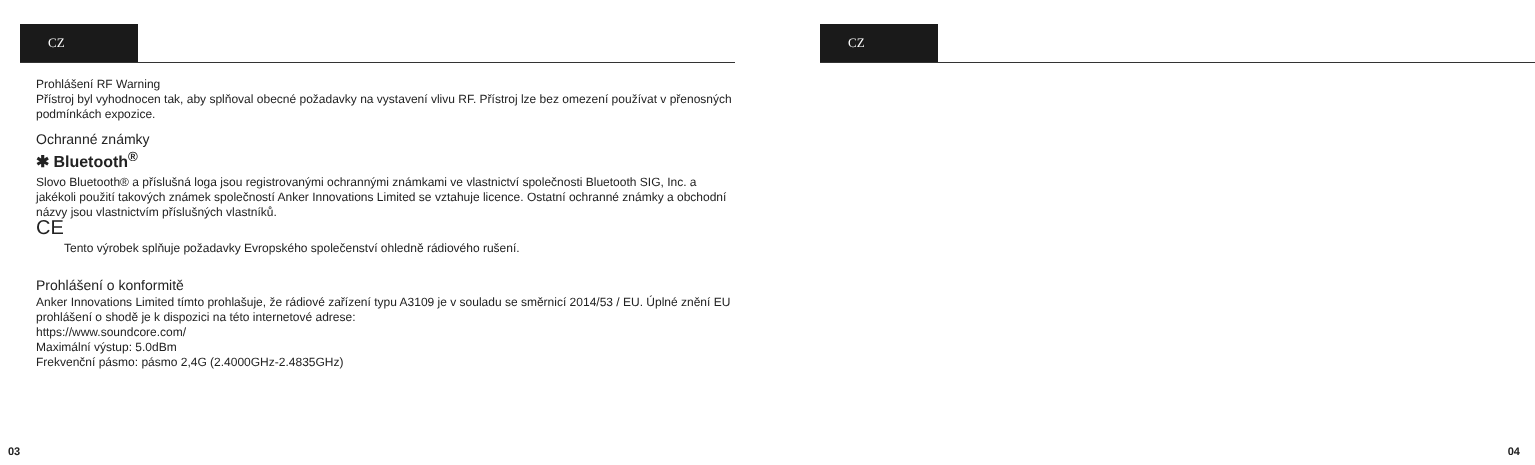CZ
Prohlášení RF Warning
Přístroj byl vyhodnocen tak, aby splňoval obecné požadavky na vystavení vlivu RF. Přístroj lze bez omezení používat v přenosných podmínkách expozice.
Ochranné známky
✱ Bluetooth<sup>®</sup>
Slovo Bluetooth® a příslušná loga jsou registrovanými ochrannými známkami ve vlastnictví společnosti Bluetooth SIG, Inc. a jakékoli použití takových známek společností Anker Innovations Limited se vztahuje licence. Ostatní ochranné známky a obchodní názvy jsou vlastnictvím příslušných vlastníků.
CE
Tento výrobek splňuje požadavky Evropského společenství ohledně rádiového rušení.
Prohlášení o konformitě
Anker Innovations Limited tímto prohlašuje, že rádiové zařízení typu A3109 je v souladu se směrnicí 2014/53 / EU. Úplné znění EU prohlášení o shodě je k dispozici na této internetové adrese:
https://www.soundcore.com/
Maximální výstup: 5.0dBm
Frekvenční pásmo: pásmo 2,4G (2.4000GHz-2.4835GHz)
03
CZ
04